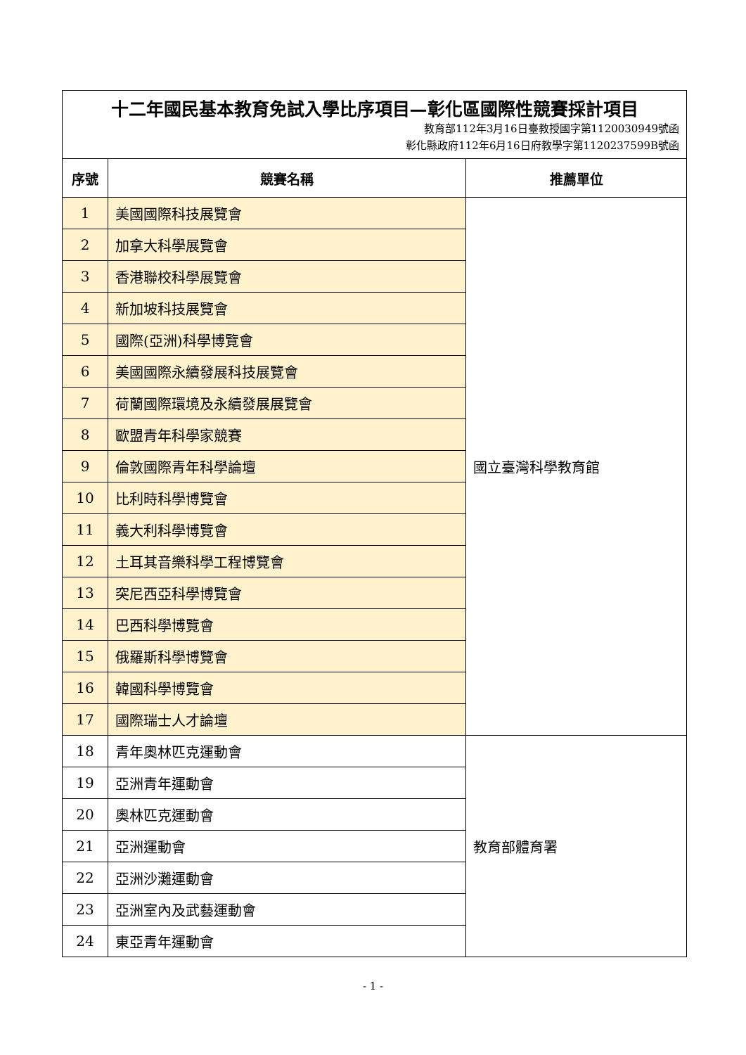| 十二年國民基本教育免試入學比序項目—彰化區國際性競賽採計項目 教育部112年3月16日臺教授國字第1120030949號函 彰化縣政府112年6月16日府教學字第1120237599B號函 | | |
| 序號 | 競賽名稱 | 推薦單位 |
| 1 | 美國國際科技展覽會 | 國立臺灣科學教育館 |
| 2 | 加拿大科學展覽會 | |
| 3 | 香港聯校科學展覽會 | |
| 4 | 新加坡科技展覽會 | |
| 5 | 國際(亞洲)科學博覽會 | |
| 6 | 美國國際永續發展科技展覽會 | |
| 7 | 荷蘭國際環境及永續發展展覽會 | |
| 8 | 歐盟青年科學家競賽 | |
| 9 | 倫敦國際青年科學論壇 | |
| 10 | 比利時科學博覽會 | |
| 11 | 義大利科學博覽會 | |
| 12 | 土耳其音樂科學工程博覽會 | |
| 13 | 突尼西亞科學博覽會 | |
| 14 | 巴西科學博覽會 | |
| 15 | 俄羅斯科學博覽會 | |
| 16 | 韓國科學博覽會 | |
| 17 | 國際瑞士人才論壇 | |
| 18 | 青年奧林匹克運動會 | 教育部體育署 |
| 19 | 亞洲青年運動會 | |
| 20 | 奧林匹克運動會 | |
| 21 | 亞洲運動會 | |
| 22 | 亞洲沙灘運動會 | |
| 23 | 亞洲室內及武藝運動會 | |
| 24 | 東亞青年運動會 | |
- 1 -